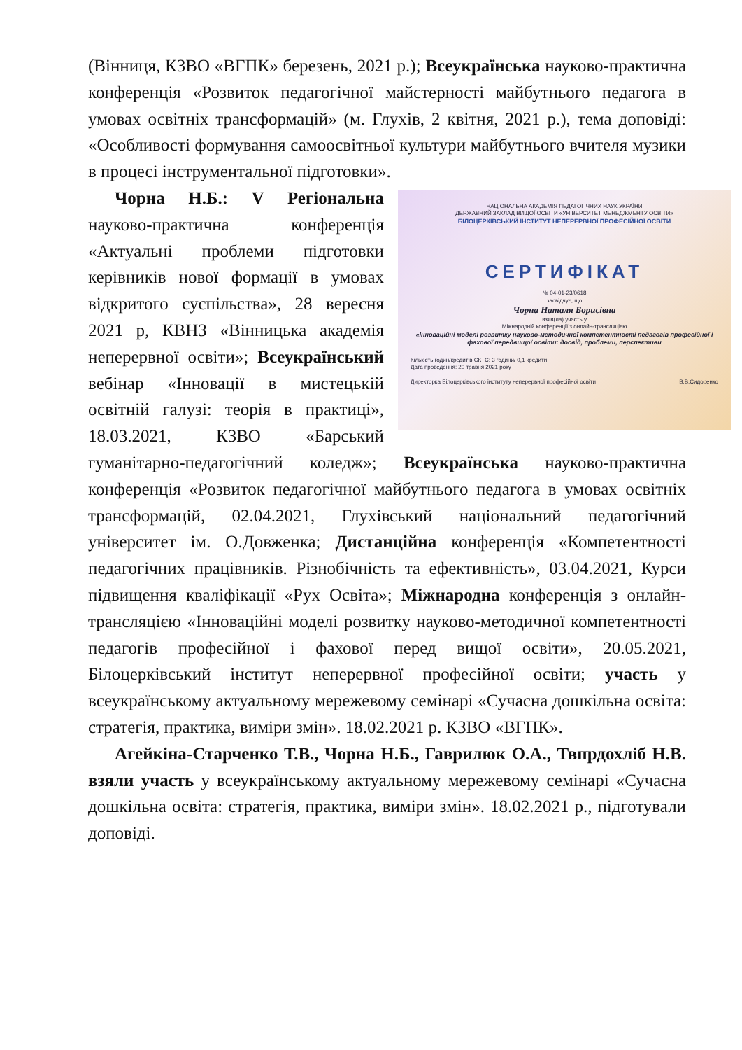(Вінниця, КЗВО «ВГПК» березень, 2021 р.); Всеукраїнська науково-практична конференція «Розвиток педагогічної майстерності майбутнього педагога в умовах освітніх трансформацій» (м. Глухів, 2 квітня, 2021 р.), тема доповіді: «Особливості формування самоосвітньої культури майбутнього вчителя музики в процесі інструментальної підготовки».
НАЦІОНАЛЬНА АКАДЕМІЯ ПЕДАГОГІЧНИХ НАУК УКРАЇНИ
ДЕРЖАВНИЙ ЗАКЛАД ВИЩОЇ ОСВІТИ «УНІВЕРСИТЕТ МЕНЕДЖМЕНТУ ОСВІТИ»
БІЛОЦЕРКІВСЬКИЙ ІНСТИТУТ НЕПЕРЕРВНОЇ ПРОФЕСІЙНОЇ ОСВІТИ
СЕРТИФІКАТ
№ 04-01-23/0618
засвідчує, що
Чорна Наталя Борисівна
взяв(ла) участь у
Міжнародній конференції з онлайн-трансляцією
«Інноваційні моделі розвитку науково-методичної компетентності педагогів професійної і фахової передвищої освіти: досвід, проблеми, перспективи
Кількість годин/кредитів ЄКТС: 3 години/ 0,1 кредити
Дата проведення: 20 травня 2021 року
Директорка Білоцерківського інституту неперервної професійної освіти В.В.Сидоренко
Чорна Н.Б.: V Регіональна науково-практична конференція «Актуальні проблеми підготовки керівників нової формації в умовах відкритого суспільства», 28 вересня 2021 р, КВНЗ «Вінницька академія неперервної освіти»; Всеукраїнський вебінар «Інновації в мистецькій освітній галузі: теорія в практиці», 18.03.2021, КЗВО «Барський гуманітарно-педагогічний коледж»; Всеукраїнська науково-практична конференція «Розвиток педагогічної майбутнього педагога в умовах освітніх трансформацій, 02.04.2021, Глухівський національний педагогічний університет ім. О.Довженка; Дистанційна конференція «Компетентності педагогічних працівників. Різнобічність та ефективність», 03.04.2021, Курси підвищення кваліфікації «Рух Освіта»; Міжнародна конференція з онлайн-трансляцією «Інноваційні моделі розвитку науково-методичної компетентності педагогів професійної і фахової перед вищої освіти», 20.05.2021, Білоцерківський інститут неперервної професійної освіти; участь у всеукраїнському актуальному мережевому семінарі «Сучасна дошкільна освіта: стратегія, практика, виміри змін». 18.02.2021 р. КЗВО «ВГПК».
Агейкіна-Старченко Т.В., Чорна Н.Б., Гаврилюк О.А., Твпрдохліб Н.В. взяли участь у всеукраїнському актуальному мережевому семінарі «Сучасна дошкільна освіта: стратегія, практика, виміри змін». 18.02.2021 р., підготували доповіді.